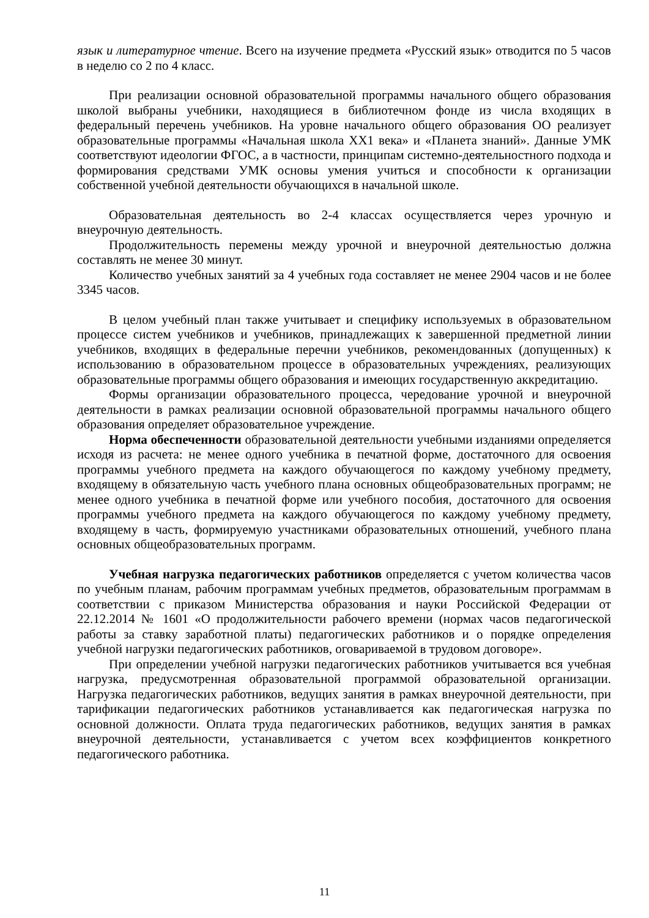язык и литературное чтение. Всего на изучение предмета «Русский язык» отводится по 5 часов в неделю со 2 по 4 класс.
При реализации основной образовательной программы начального общего образования школой выбраны учебники, находящиеся в библиотечном фонде из числа входящих в федеральный перечень учебников. На уровне начального общего образования ОО реализует образовательные программы «Начальная школа XX1 века» и «Планета знаний». Данные УМК соответствуют идеологии ФГОС, а в частности, принципам системно-деятельностного подхода и формирования средствами УМК основы умения учиться и способности к организации собственной учебной деятельности обучающихся в начальной школе.
Образовательная деятельность во 2-4 классах осуществляется через урочную и внеурочную деятельность.
Продолжительность перемены между урочной и внеурочной деятельностью должна составлять не менее 30 минут.
Количество учебных занятий за 4 учебных года составляет не менее 2904 часов и не более 3345 часов.
В целом учебный план также учитывает и специфику используемых в образовательном процессе систем учебников и учебников, принадлежащих к завершенной предметной линии учебников, входящих в федеральные перечни учебников, рекомендованных (допущенных) к использованию в образовательном процессе в образовательных учреждениях, реализующих образовательные программы общего образования и имеющих государственную аккредитацию.
Формы организации образовательного процесса, чередование урочной и внеурочной деятельности в рамках реализации основной образовательной программы начального общего образования определяет образовательное учреждение.
Норма обеспеченности образовательной деятельности учебными изданиями определяется исходя из расчета: не менее одного учебника в печатной форме, достаточного для освоения программы учебного предмета на каждого обучающегося по каждому учебному предмету, входящему в обязательную часть учебного плана основных общеобразовательных программ; не менее одного учебника в печатной форме или учебного пособия, достаточного для освоения программы учебного предмета на каждого обучающегося по каждому учебному предмету, входящему в часть, формируемую участниками образовательных отношений, учебного плана основных общеобразовательных программ.
Учебная нагрузка педагогических работников определяется с учетом количества часов по учебным планам, рабочим программам учебных предметов, образовательным программам в соответствии с приказом Министерства образования и науки Российской Федерации от 22.12.2014 № 1601 «О продолжительности рабочего времени (нормах часов педагогической работы за ставку заработной платы) педагогических работников и о порядке определения учебной нагрузки педагогических работников, оговариваемой в трудовом договоре».
При определении учебной нагрузки педагогических работников учитывается вся учебная нагрузка, предусмотренная образовательной программой образовательной организации. Нагрузка педагогических работников, ведущих занятия в рамках внеурочной деятельности, при тарификации педагогических работников устанавливается как педагогическая нагрузка по основной должности. Оплата труда педагогических работников, ведущих занятия в рамках внеурочной деятельности, устанавливается с учетом всех коэффициентов конкретного педагогического работника.
11